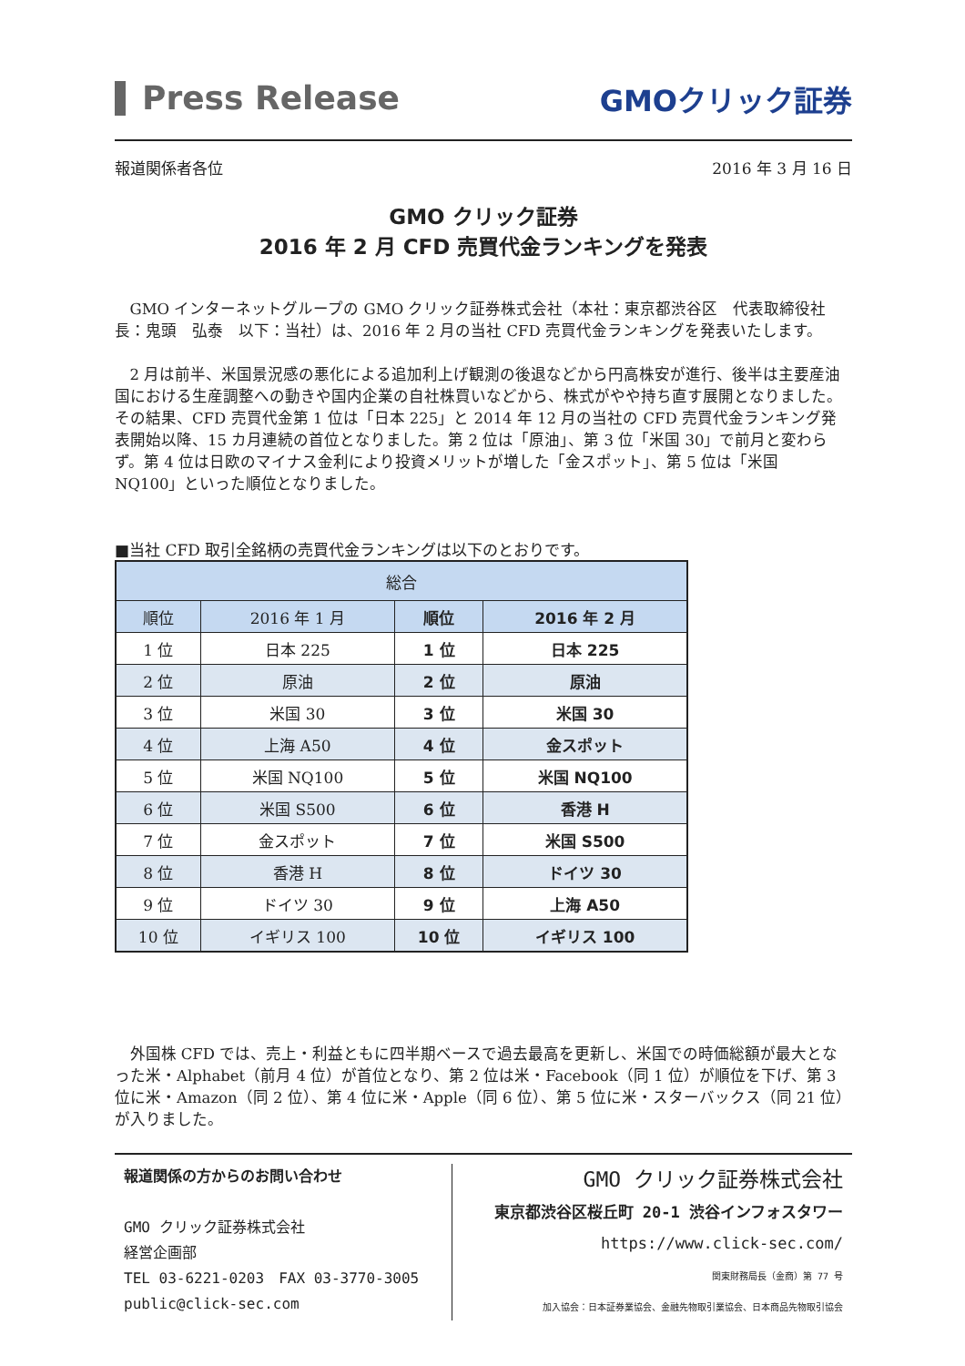Press Release
GMOクリック証券
報道関係者各位 2016 年 3 月 16 日
GMO クリック証券
2016 年 2 月 CFD 売買代金ランキングを発表
GMO インターネットグループの GMO クリック証券株式会社（本社：東京都渋谷区　代表取締役社長：鬼頭　弘泰　以下：当社）は、2016 年 2 月の当社 CFD 売買代金ランキングを発表いたします。
2 月は前半、米国景況感の悪化による追加利上げ観測の後退などから円高株安が進行、後半は主要産油国における生産調整への動きや国内企業の自社株買いなどから、株式がやや持ち直す展開となりました。その結果、CFD 売買代金第 1 位は「日本 225」と 2014 年 12 月の当社の CFD 売買代金ランキング発表開始以降、15 カ月連続の首位となりました。第 2 位は「原油」、第 3 位「米国 30」で前月と変わらず。第 4 位は日欧のマイナス金利により投資メリットが増した「金スポット」、第 5 位は「米国 NQ100」といった順位となりました。
■当社 CFD 取引全銘柄の売買代金ランキングは以下のとおりです。
| 総合 | | | |
| --- | --- | --- | --- |
| 順位 | 2016 年 1 月 | 順位 | 2016 年 2 月 |
| 1 位 | 日本 225 | 1 位 | 日本 225 |
| 2 位 | 原油 | 2 位 | 原油 |
| 3 位 | 米国 30 | 3 位 | 米国 30 |
| 4 位 | 上海 A50 | 4 位 | 金スポット |
| 5 位 | 米国 NQ100 | 5 位 | 米国 NQ100 |
| 6 位 | 米国 S500 | 6 位 | 香港 H |
| 7 位 | 金スポット | 7 位 | 米国 S500 |
| 8 位 | 香港 H | 8 位 | ドイツ 30 |
| 9 位 | ドイツ 30 | 9 位 | 上海 A50 |
| 10 位 | イギリス 100 | 10 位 | イギリス 100 |
外国株 CFD では、売上・利益ともに四半期ベースで過去最高を更新し、米国での時価総額が最大となった米・Alphabet（前月 4 位）が首位となり、第 2 位は米・Facebook（同 1 位）が順位を下げ、第 3 位に米・Amazon（同 2 位）、第 4 位に米・Apple（同 6 位）、第 5 位に米・スターバックス（同 21 位）が入りました。
報道関係の方からのお問い合わせ
GMO クリック証券株式会社
経営企画部
TEL 03-6221-0203　FAX 03-3770-3005
public@click-sec.com
GMO クリック証券株式会社
東京都渋谷区桜丘町 20-1 渋谷インフォスタワー
https://www.click-sec.com/
関東財務局長（金商）第 77 号
加入協会：日本証券業協会、金融先物取引業協会、日本商品先物取引協会